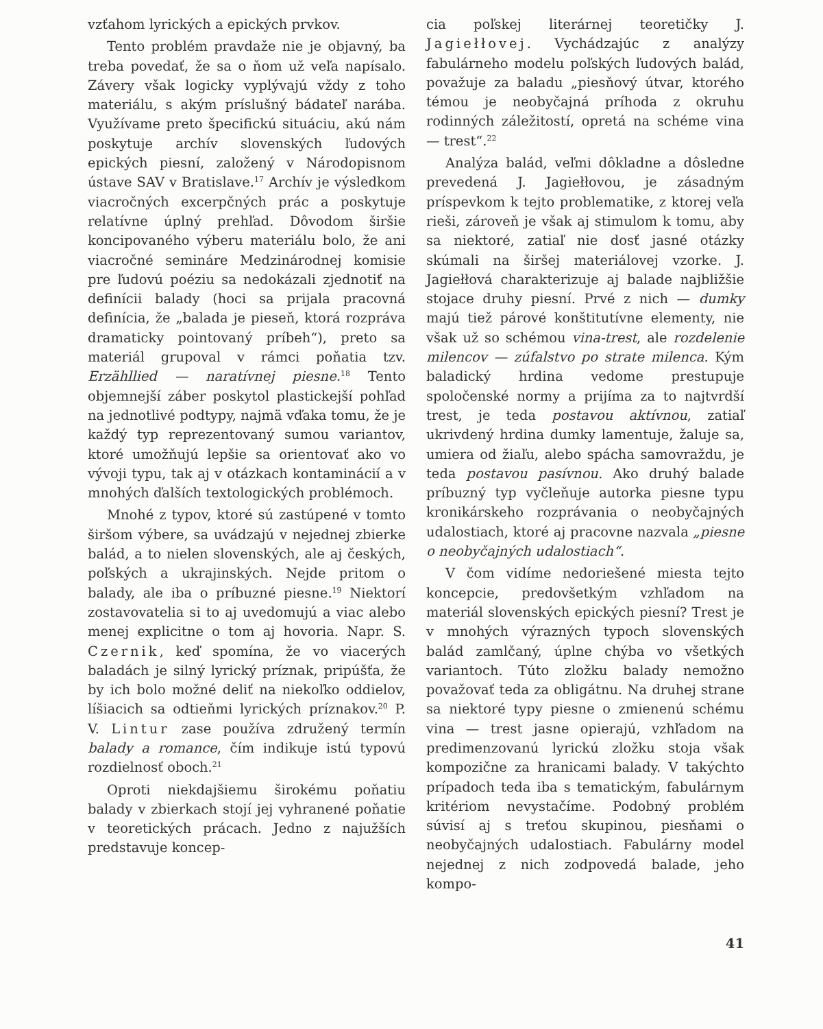vzťahom lyrických a epických prvkov.
Tento problém pravdaže nie je objavný, ba treba povedať, že sa o ňom už veľa napísalo. Závery však logicky vyplývajú vždy z toho materiálu, s akým príslušný bádateľ narába. Využívame preto špecifickú situáciu, akú nám poskytuje archív slovenských ľudových epických piesní, založený v Národopisnom ústave SAV v Bratislave.<sup>17</sup> Archív je výsledkom viacročných excerpčných prác a poskytuje relatívne úplný prehľad. Dôvodom širšie koncipovaného výberu materiálu bolo, že ani viacročné semináre Medzinárodnej komisie pre ľudovú poéziu sa nedokázali zjednotiť na definícii balady (hoci sa prijala pracovná definícia, že „balada je pieseň, ktorá rozpráva dramaticky pointovaný príbeh“), preto sa materiál grupoval v rámci poňatia tzv. Erzähllied — naratívnej piesne.<sup>18</sup> Tento objemnejší záber poskytol plastickejší pohľad na jednotlivé podtypy, najmä vďaka tomu, že je každý typ reprezentovaný sumou variantov, ktoré umožňujú lepšie sa orientovať ako vo vývoji typu, tak aj v otázkach kontaminácií a v mnohých ďalších textologických problémoch.
Mnohé z typov, ktoré sú zastúpené v tomto širšom výbere, sa uvádzajú v nejednej zbierke balád, a to nielen slovenských, ale aj českých, poľských a ukrajinských. Nejde pritom o balady, ale iba o príbuzné piesne.<sup>19</sup> Niektorí zostavovatelia si to aj uvedomujú a viac alebo menej explicitne o tom aj hovoria. Napr. S. Czernik, keď spomína, že vo viacerých baladách je silný lyrický príznak, pripúšťa, že by ich bolo možné deliť na niekoľko oddielov, líšiacich sa odtieňmi lyrických príznakov.<sup>20</sup> P. V. Lintur zase používa združený termín balady a romance, čím indikuje istú typovú rozdielnosť oboch.<sup>21</sup>
Oproti niekdajšiemu širokému poňatiu balady v zbierkach stojí jej vyhranené poňatie v teoretických prácach. Jedno z najužších predstavuje koncep-
cia poľskej literárnej teoretičky J. Jagiełłovej. Vychádzajúc z analýzy fabulárneho modelu poľských ľudových balád, považuje za baladu „piesňový útvar, ktorého témou je neobyčajná príhoda z okruhu rodinných záležitostí, opretá na schéme vina — trest“.<sup>22</sup>
Analýza balád, veľmi dôkladne a dôsledne prevedená J. Jagiełłovou, je zásadným príspevkom k tejto problematike, z ktorej veľa rieši, zároveň je však aj stimulom k tomu, aby sa niektoré, zatiaľ nie dosť jasné otázky skúmali na širšej materiálovej vzorke. J. Jagiełłová charakterizuje aj balade najbližšie stojace druhy piesní. Prvé z nich — dumky majú tiež párové konštitutívne elementy, nie však už so schémou vina-trest, ale rozdelenie milencov — zúfalstvo po strate milenca. Kým baladický hrdina vedome prestupuje spoločenské normy a prijíma za to najtvrdší trest, je teda postavou aktívnou, zatiaľ ukrivdený hrdina dumky lamentuje, žaluje sa, umiera od žiaľu, alebo spácha samovraždu, je teda postavou pasívnou. Ako druhý balade príbuzný typ vyčleňuje autorka piesne typu kronikárskeho rozprávania o neobyčajných udalostiach, ktoré aj pracovne nazvala „piesne o neobyčajných udalostiach“.
V čom vidíme nedoriešené miesta tejto koncepcie, predovšetkým vzhľadom na materiál slovenských epických piesní? Trest je v mnohých výrazných typoch slovenských balád zamlčaný, úplne chýba vo všetkých variantoch. Túto zložku balady nemožno považovať teda za obligátnu. Na druhej strane sa niektoré typy piesne o zmienenú schému vina — trest jasne opierajú, vzhľadom na predimenzovanú lyrickú zložku stoja však kompozične za hranicami balady. V takýchto prípadoch teda iba s tematickým, fabulárnym kritériom nevystačíme. Podobný problém súvisí aj s treťou skupinou, piesňami o neobyčajných udalostiach. Fabulárny model nejednej z nich zodpovedá balade, jeho kompo-
41